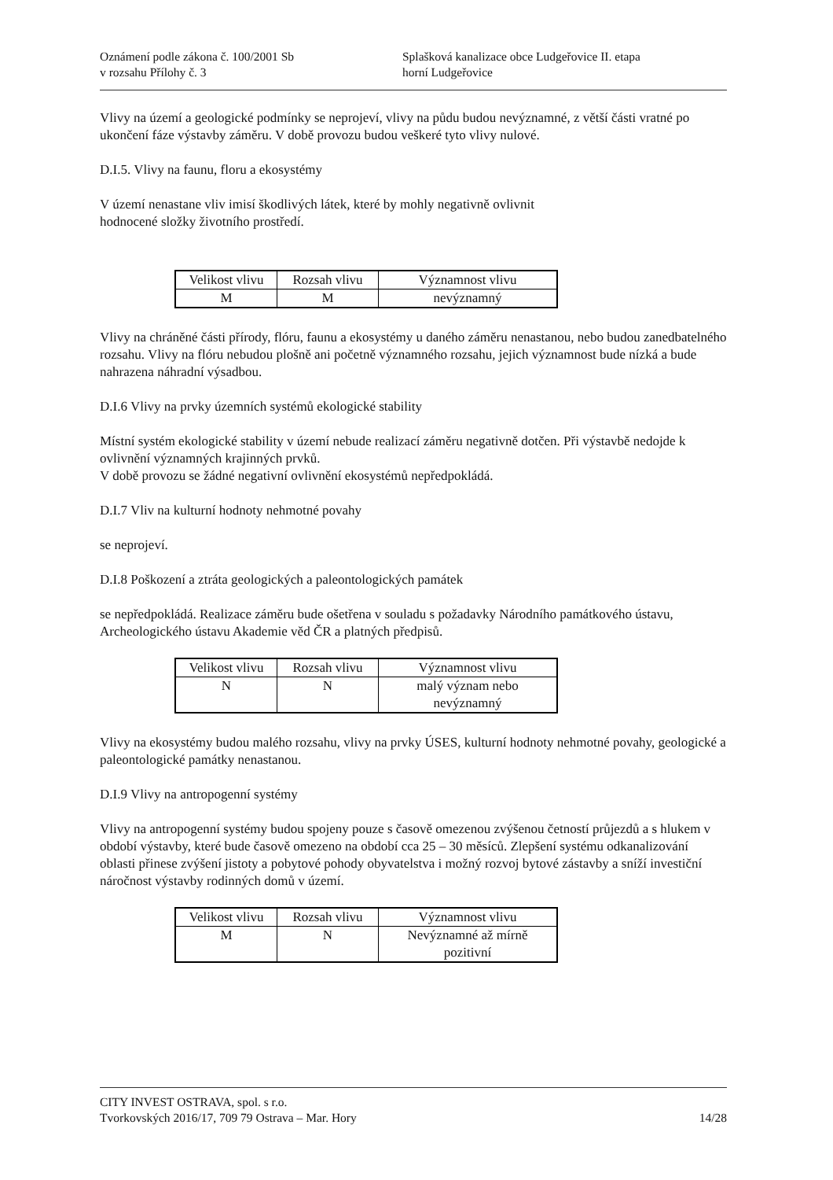Oznámení podle zákona č. 100/2001 Sb
v rozsahu Přílohy č. 3
Splašková kanalizace obce Ludgeřovice II. etapa
horní Ludgeřovice
Vlivy na území a geologické podmínky se neprojeví, vlivy na půdu budou nevýznamné, z větší části vratné po ukončení fáze výstavby záměru. V době provozu budou veškeré tyto vlivy nulové.
D.I.5. Vlivy na faunu, floru a ekosystémy
V území nenastane vliv imisí škodlivých látek, které by mohly negativně ovlivnit
hodnocené složky životního prostředí.
| Velikost vlivu | Rozsah vlivu | Významnost vlivu |
| M | M | nevýznamný |
Vlivy na chráněné části přírody, flóru, faunu a ekosystémy u daného záměru nenastanou, nebo budou zanedbatelného rozsahu. Vlivy na flóru nebudou plošně ani početně významného rozsahu, jejich významnost bude nízká a bude nahrazena náhradní výsadbou.
D.I.6 Vlivy na prvky územních systémů ekologické stability
Místní systém ekologické stability v území nebude realizací záměru negativně dotčen. Při výstavbě nedojde k ovlivnění významných krajinných prvků.
V době provozu se žádné negativní ovlivnění ekosystémů nepředpokládá.
D.I.7 Vliv na kulturní hodnoty nehmotné povahy
se neprojeví.
D.I.8 Poškození a ztráta geologických a paleontologických památek
se nepředpokládá. Realizace záměru bude ošetřena v souladu s požadavky Národního památkového ústavu, Archeologického ústavu Akademie věd ČR a platných předpisů.
| Velikost vlivu | Rozsah vlivu | Významnost vlivu |
| N | N | malý význam nebo nevýznamný |
Vlivy na ekosystémy budou malého rozsahu, vlivy na prvky ÚSES, kulturní hodnoty nehmotné povahy, geologické a paleontologické památky nenastanou.
D.I.9 Vlivy na antropogenní systémy
Vlivy na antropogenní systémy budou spojeny pouze s časově omezenou zvýšenou četností průjezdů a s hlukem v období výstavby, které bude časově omezeno na období cca 25 – 30 měsíců. Zlepšení systému odkanalizování oblasti přinese zvýšení jistoty a pobytové pohody obyvatelstva i možný rozvoj bytové zástavby a sníží investiční náročnost výstavby rodinných domů v území.
| Velikost vlivu | Rozsah vlivu | Významnost vlivu |
| M | N | Nevýznamné až mírně pozitivní |
CITY INVEST OSTRAVA, spol. s r.o.
Tvorkovských 2016/17, 709 79 Ostrava – Mar. Hory 14/28